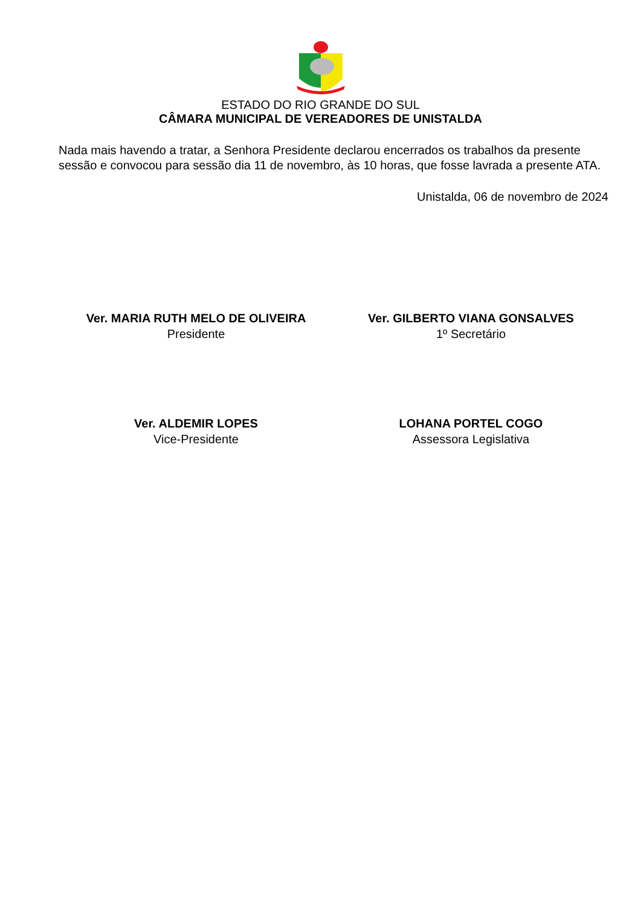ESTADO DO RIO GRANDE DO SUL
CÂMARA MUNICIPAL DE VEREADORES DE UNISTALDA
Nada mais havendo a tratar, a Senhora Presidente declarou encerrados os trabalhos da presente sessão e convocou para sessão dia 11 de novembro, às 10 horas, que fosse lavrada a presente ATA.
Unistalda, 06 de novembro de 2024
Ver. MARIA RUTH MELO DE OLIVEIRA
Presidente
Ver. GILBERTO VIANA GONSALVES
1º Secretário
Ver. ALDEMIR LOPES
Vice-Presidente
LOHANA PORTEL COGO
Assessora Legislativa